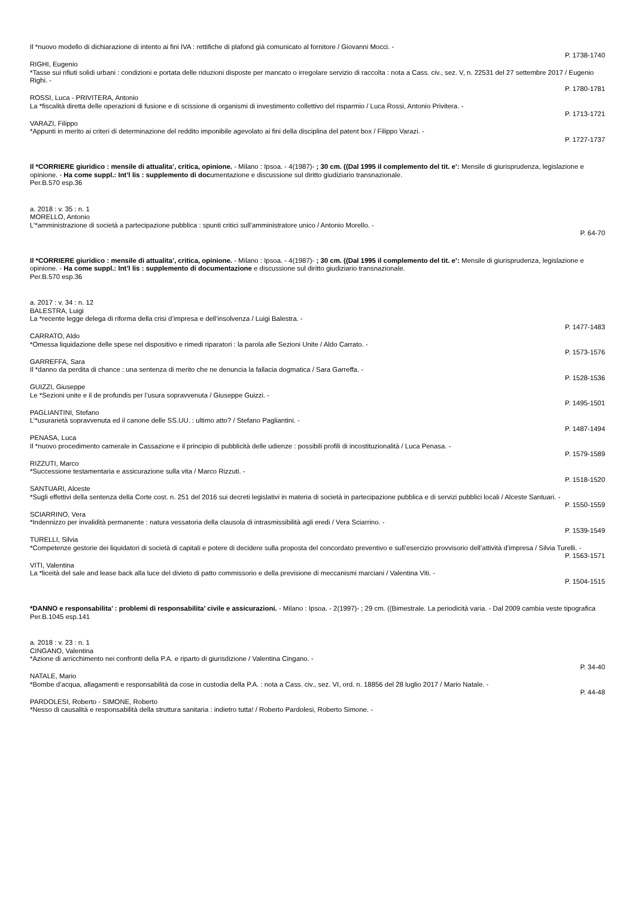Il *nuovo modello di dichiarazione di intento ai fini IVA : rettifiche di plafond già comunicato al fornitore / Giovanni Mocci. -
P. 1738-1740
RIGHI, Eugenio
*Tasse sui rifiuti solidi urbani : condizioni e portata delle riduzioni disposte per mancato o irregolare servizio di raccolta : nota a Cass. civ., sez. V, n. 22531 del 27 settembre 2017 / Eugenio Righi. -
P. 1780-1781
ROSSI, Luca - PRIVITERA, Antonio
La *fiscalità diretta delle operazioni di fusione e di scissione di organismi di investimento collettivo del risparmio / Luca Rossi, Antonio Privitera. -
P. 1713-1721
VARAZI, Filippo
*Appunti in merito ai criteri di determinazione del reddito imponibile agevolato ai fini della disciplina del patent box / Filippo Varazi. -
P. 1727-1737
Il *CORRIERE giuridico : mensile di attualita’, critica, opinione. - Milano : Ipsoa. - 4(1987)- ; 30 cm. ((Dal 1995 il complemento del tit. e’: Mensile di giurisprudenza, legislazione e opinione. - Ha come suppl.: Int’l lis : supplemento di documentazione e discussione sul diritto giudiziario transnazionale.
Per.B.570 esp.36
a. 2018 : v. 35 : n. 1
MORELLO, Antonio
L’*amministrazione di società a partecipazione pubblica : spunti critici sull’amministratore unico / Antonio Morello. -
P. 64-70
Il *CORRIERE giuridico : mensile di attualita’, critica, opinione. - Milano : Ipsoa. - 4(1987)- ; 30 cm. ((Dal 1995 il complemento del tit. e’: Mensile di giurisprudenza, legislazione e opinione. - Ha come suppl.: Int’l lis : supplemento di documentazione e discussione sul diritto giudiziario transnazionale.
Per.B.570 esp.36
a. 2017 : v. 34 : n. 12
BALESTRA, Luigi
La *recente legge delega di riforma della crisi d’impresa e dell’insolvenza / Luigi Balestra. -
P. 1477-1483
CARRATO, Aldo
*Omessa liquidazione delle spese nel dispositivo e rimedi riparatori : la parola alle Sezioni Unite / Aldo Carrato. -
P. 1573-1576
GARREFFA, Sara
Il *danno da perdita di chance : una sentenza di merito che ne denuncia la fallacia dogmatica / Sara Garreffa. -
P. 1528-1536
GUIZZI, Giuseppe
Le *Sezioni unite e il de profundis per l’usura sopravvenuta / Giuseppe Guizzi. -
P. 1495-1501
PAGLIANTINI, Stefano
L’*usurarietà sopravvenuta ed il canone delle SS.UU. : ultimo atto? / Stefano Pagliantini. -
P. 1487-1494
PENASA, Luca
Il *nuovo procedimento camerale in Cassazione e il principio di pubblicità delle udienze : possibili profili di incostituzionalità / Luca Penasa. -
P. 1579-1589
RIZZUTI, Marco
*Successione testamentaria e assicurazione sulla vita / Marco Rizzuti. -
P. 1518-1520
SANTUARI, Alceste
*Sugli effettivi della sentenza della Corte cost. n. 251 del 2016 sui decreti legislativi in materia di società in partecipazione pubblica e di servizi pubblici locali / Alceste Santuari. -
P. 1550-1559
SCIARRINO, Vera
*Indennizzo per invalidità permanente : natura vessatoria della clausola di intrasmissibilità agli eredi / Vera Sciarrino. -
P. 1539-1549
TURELLI, Silvia
*Competenze gestorie dei liquidatori di società di capitali e potere di decidere sulla proposta del concordato preventivo e sull’esercizio provvisorio dell’attività d’impresa / Silvia Turelli. -
P. 1563-1571
VITI, Valentina
La *liceità del sale and lease back alla luce del divieto di patto commissorio e della previsione di meccanismi marciani / Valentina Viti. -
P. 1504-1515
*DANNO e responsabilita’ : problemi di responsabilita’ civile e assicurazioni. - Milano : Ipsoa. - 2(1997)- ; 29 cm. ((Bimestrale. La periodicità varia. - Dal 2009 cambia veste tipografica
Per.B.1045 esp.141
a. 2018 : v. 23 : n. 1
CINGANO, Valentina
*Azione di arricchimento nei confronti della P.A. e riparto di giurisdizione / Valentina Cingano. -
P. 34-40
NATALE, Mario
*Bombe d’acqua, allagamenti e responsabilità da cose in custodia della P.A. : nota a Cass. civ., sez. VI, ord. n. 18856 del 28 luglio 2017 / Mario Natale. -
P. 44-48
PARDOLESI, Roberto - SIMONE, Roberto
*Nesso di causalità e responsabilità della struttura sanitaria : indietro tutta! / Roberto Pardolesi, Roberto Simone. -